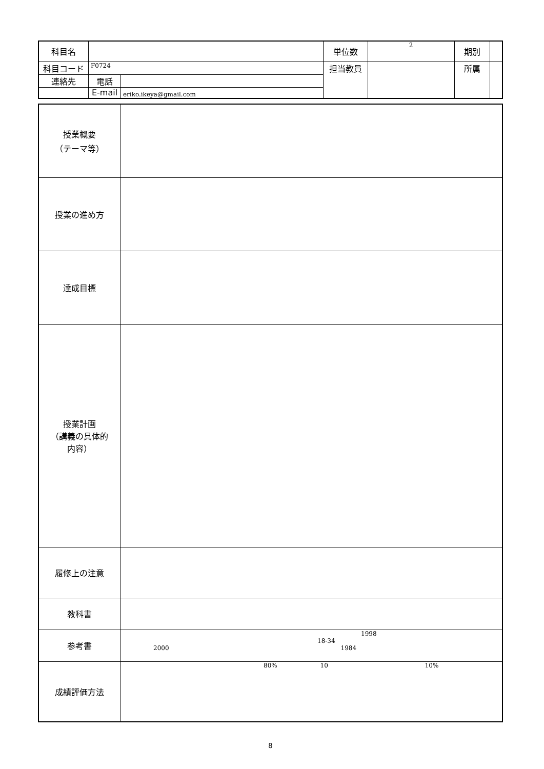| 科目名 | | | 単位数 | 2 | 期別 | |
| 科目コード | F0724 | | 担当教員 | | 所属 | |
| 連絡先 | 電話 | | | | | |
| | E-mail | eriko.ikeya@gmail.com | | | | |
| 授業概要 （テーマ等） | |
| 授業の進め方 | |
| 達成目標 | |
| 授業計画 （講義の具体的 内容） | |
| 履修上の注意 | |
| 教科書 | |
| 参考書 | 1998 18-34 2000 1984 |
| 成績評価方法 | 80% 10 10% |
8